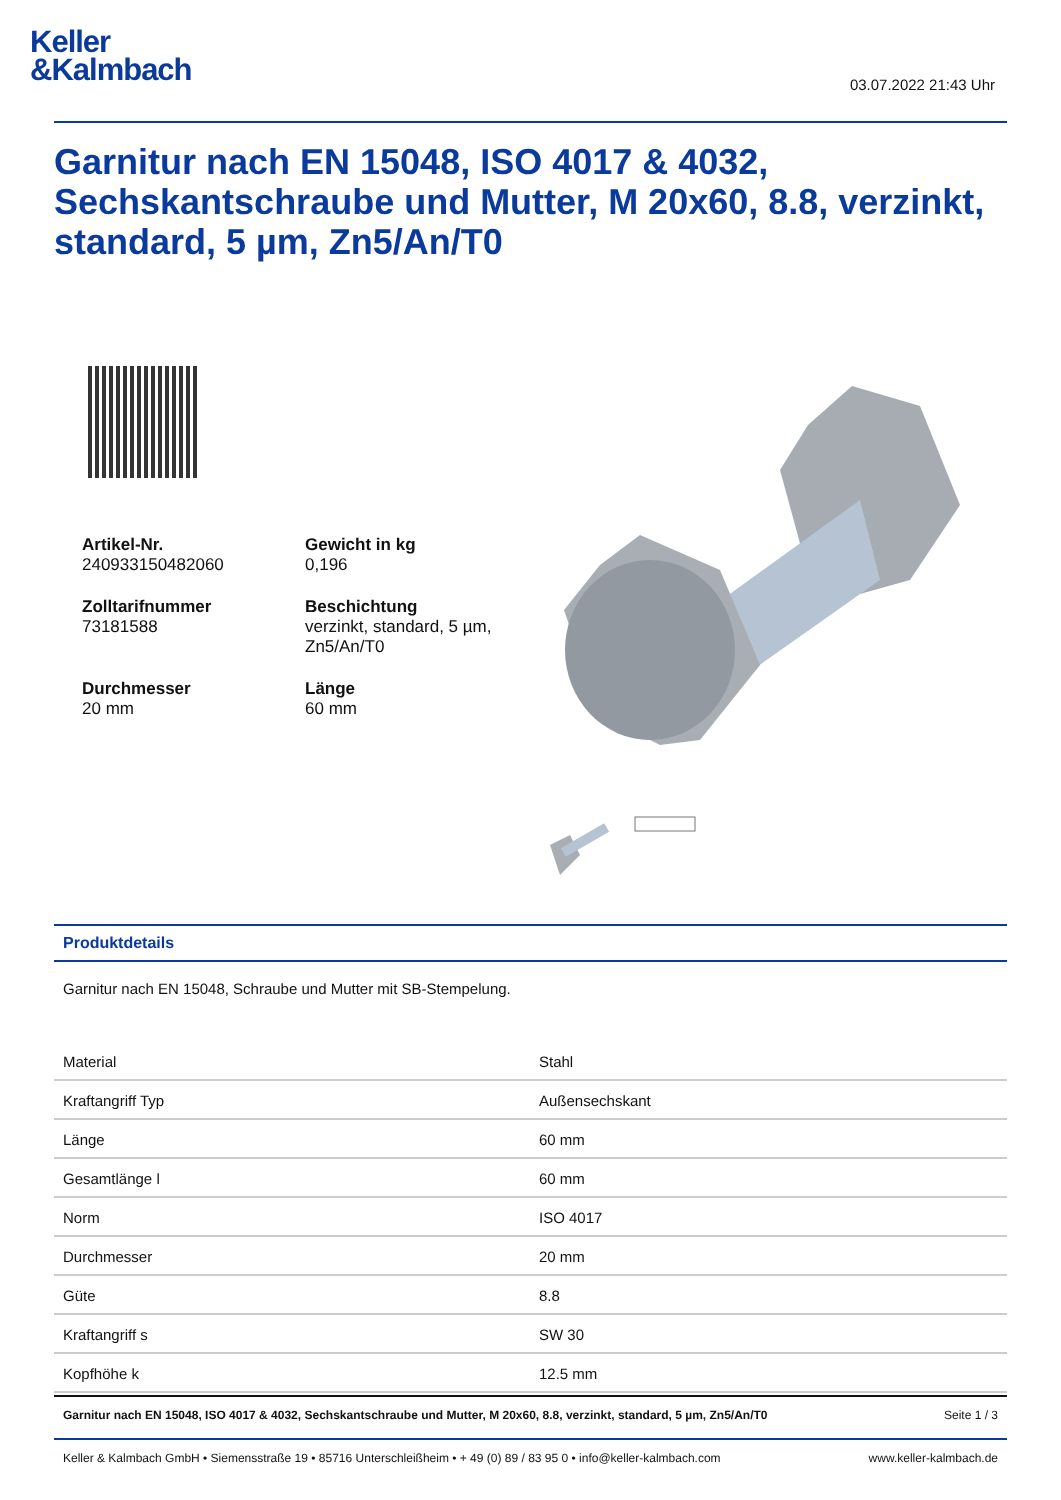Keller
&Kalmbach
03.07.2022 21:43 Uhr
Garnitur nach EN 15048, ISO 4017 & 4032, Sechskantschraube und Mutter, M 20x60, 8.8, verzinkt, standard, 5 µm, Zn5/An/T0
Artikel-Nr.
240933150482060
Gewicht in kg
0,196
Zolltarifnummer
73181588
Beschichtung
verzinkt, standard, 5 µm, Zn5/An/T0
Durchmesser
20 mm
Länge
60 mm
Produktdetails
Garnitur nach EN 15048, Schraube und Mutter mit SB-Stempelung.
| Material | Stahl |
| Kraftangriff Typ | Außensechskant |
| Länge | 60 mm |
| Gesamtlänge l | 60 mm |
| Norm | ISO 4017 |
| Durchmesser | 20 mm |
| Güte | 8.8 |
| Kraftangriff s | SW 30 |
| Kopfhöhe k | 12.5 mm |
Garnitur nach EN 15048, ISO 4017 & 4032, Sechskantschraube und Mutter, M 20x60, 8.8, verzinkt, standard, 5 µm, Zn5/An/T0 Seite 1 / 3
Keller & Kalmbach GmbH • Siemensstraße 19 • 85716 Unterschleißheim • + 49 (0) 89 / 83 95 0 • info@keller-kalmbach.com www.keller-kalmbach.de